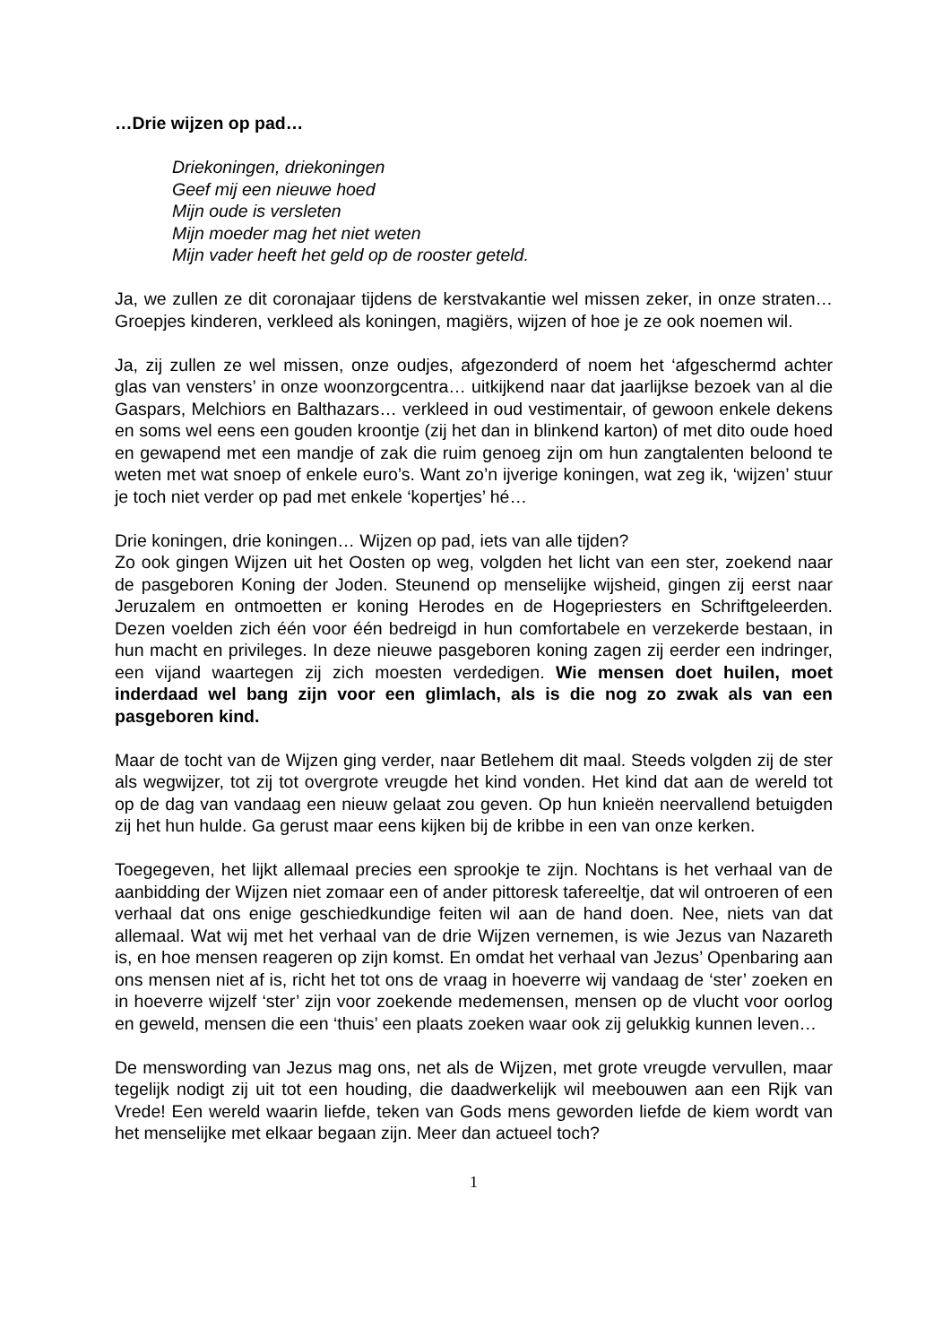…Drie wijzen op pad…
Driekoningen, driekoningen
Geef mij een nieuwe hoed
Mijn oude is versleten
Mijn moeder mag het niet weten
Mijn vader heeft het geld op de rooster geteld.
Ja, we zullen ze dit coronajaar tijdens de kerstvakantie wel missen zeker, in onze straten… Groepjes kinderen, verkleed als koningen, magiërs, wijzen of hoe je ze ook noemen wil.
Ja, zij zullen ze wel missen, onze oudjes, afgezonderd of noem het ‘afgeschermd achter glas van vensters’ in onze woonzorgcentra… uitkijkend naar dat jaarlijkse bezoek van al die Gaspars, Melchiors en Balthazars… verkleed in oud vestimentair, of gewoon enkele dekens en soms wel eens een gouden kroontje (zij het dan in blinkend karton) of met dito oude hoed en gewapend met een mandje of zak die ruim genoeg zijn om hun zangtalenten beloond te weten met wat snoep of enkele euro’s. Want zo’n ijverige koningen, wat zeg ik, ‘wijzen’ stuur je toch niet verder op pad met enkele ‘kopertjes’ hé…
Drie koningen, drie koningen… Wijzen op pad, iets van alle tijden?
Zo ook gingen Wijzen uit het Oosten op weg, volgden het licht van een ster, zoekend naar de pasgeboren Koning der Joden. Steunend op menselijke wijsheid, gingen zij eerst naar Jeruzalem en ontmoetten er koning Herodes en de Hogepriesters en Schriftgeleerden. Dezen voelden zich één voor één bedreigd in hun comfortabele en verzekerde bestaan, in hun macht en privileges. In deze nieuwe pasgeboren koning zagen zij eerder een indringer, een vijand waartegen zij zich moesten verdedigen. Wie mensen doet huilen, moet inderdaad wel bang zijn voor een glimlach, als is die nog zo zwak als van een pasgeboren kind.
Maar de tocht van de Wijzen ging verder, naar Betlehem dit maal. Steeds volgden zij de ster als wegwijzer, tot zij tot overgrote vreugde het kind vonden. Het kind dat aan de wereld tot op de dag van vandaag een nieuw gelaat zou geven. Op hun knieën neervallend betuigden zij het hun hulde. Ga gerust maar eens kijken bij de kribbe in een van onze kerken.
Toegegeven, het lijkt allemaal precies een sprookje te zijn. Nochtans is het verhaal van de aanbidding der Wijzen niet zomaar een of ander pittoresk tafereeltje, dat wil ontroeren of een verhaal dat ons enige geschiedkundige feiten wil aan de hand doen. Nee, niets van dat allemaal. Wat wij met het verhaal van de drie Wijzen vernemen, is wie Jezus van Nazareth is, en hoe mensen reageren op zijn komst. En omdat het verhaal van Jezus’ Openbaring aan ons mensen niet af is, richt het tot ons de vraag in hoeverre wij vandaag de ‘ster’ zoeken en in hoeverre wijzelf ‘ster’ zijn voor zoekende medemensen, mensen op de vlucht voor oorlog en geweld, mensen die een ‘thuis’ een plaats zoeken waar ook zij gelukkig kunnen leven…
De menswording van Jezus mag ons, net als de Wijzen, met grote vreugde vervullen, maar tegelijk nodigt zij uit tot een houding, die daadwerkelijk wil meebouwen aan een Rijk van Vrede! Een wereld waarin liefde, teken van Gods mens geworden liefde de kiem wordt van het menselijke met elkaar begaan zijn. Meer dan actueel toch?
1